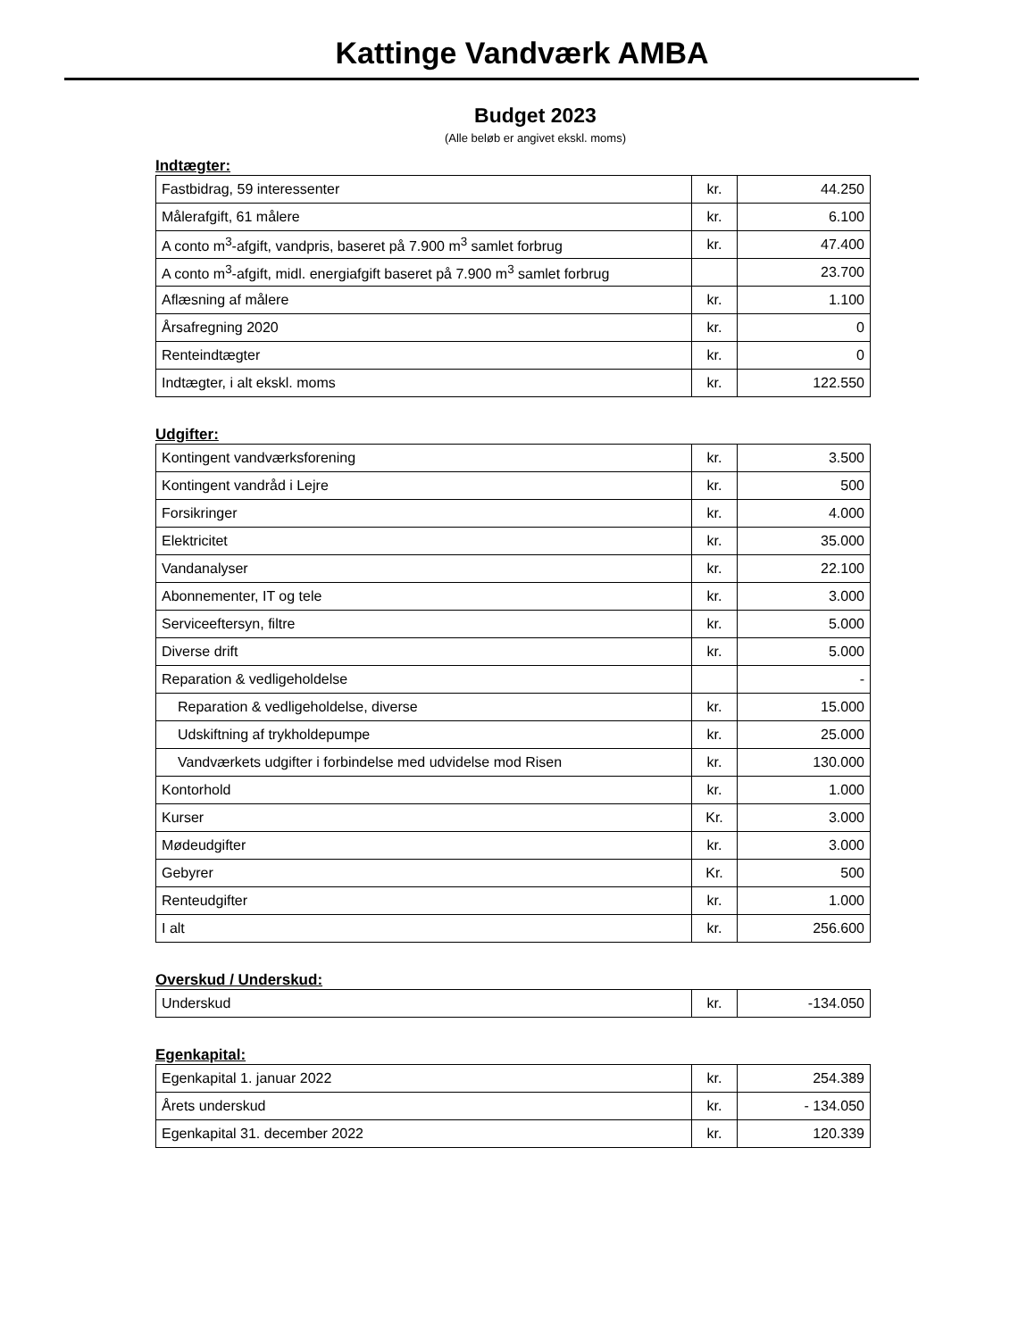Kattinge Vandværk AMBA
Budget 2023
(Alle beløb er angivet ekskl. moms)
Indtægter:
| Fastbidrag, 59 interessenter | kr. | 44.250 |
| Målerafgift, 61 målere | kr. | 6.100 |
| A conto m<sup>3</sup>-afgift, vandpris, baseret på 7.900 m<sup>3</sup> samlet forbrug | kr. | 47.400 |
| A conto m<sup>3</sup>-afgift, midl. energiafgift baseret på 7.900 m<sup>3</sup> samlet forbrug | | 23.700 |
| Aflæsning af målere | kr. | 1.100 |
| Årsafregning 2020 | kr. | 0 |
| Renteindtægter | kr. | 0 |
| Indtægter, i alt ekskl. moms | kr. | 122.550 |
Udgifter:
| Kontingent vandværksforening | kr. | 3.500 |
| Kontingent vandråd i Lejre | kr. | 500 |
| Forsikringer | kr. | 4.000 |
| Elektricitet | kr. | 35.000 |
| Vandanalyser | kr. | 22.100 |
| Abonnementer, IT og tele | kr. | 3.000 |
| Serviceeftersyn, filtre | kr. | 5.000 |
| Diverse drift | kr. | 5.000 |
| Reparation & vedligeholdelse | | - |
| Reparation & vedligeholdelse, diverse | kr. | 15.000 |
| Udskiftning af trykholdepumpe | kr. | 25.000 |
| Vandværkets udgifter i forbindelse med udvidelse mod Risen | kr. | 130.000 |
| Kontorhold | kr. | 1.000 |
| Kurser | Kr. | 3.000 |
| Mødeudgifter | kr. | 3.000 |
| Gebyrer | Kr. | 500 |
| Renteudgifter | kr. | 1.000 |
| I alt | kr. | 256.600 |
Overskud / Underskud:
| Underskud | kr. | -134.050 |
Egenkapital:
| Egenkapital 1. januar 2022 | kr. | 254.389 |
| Årets underskud | kr. | - 134.050 |
| Egenkapital 31. december 2022 | kr. | 120.339 |